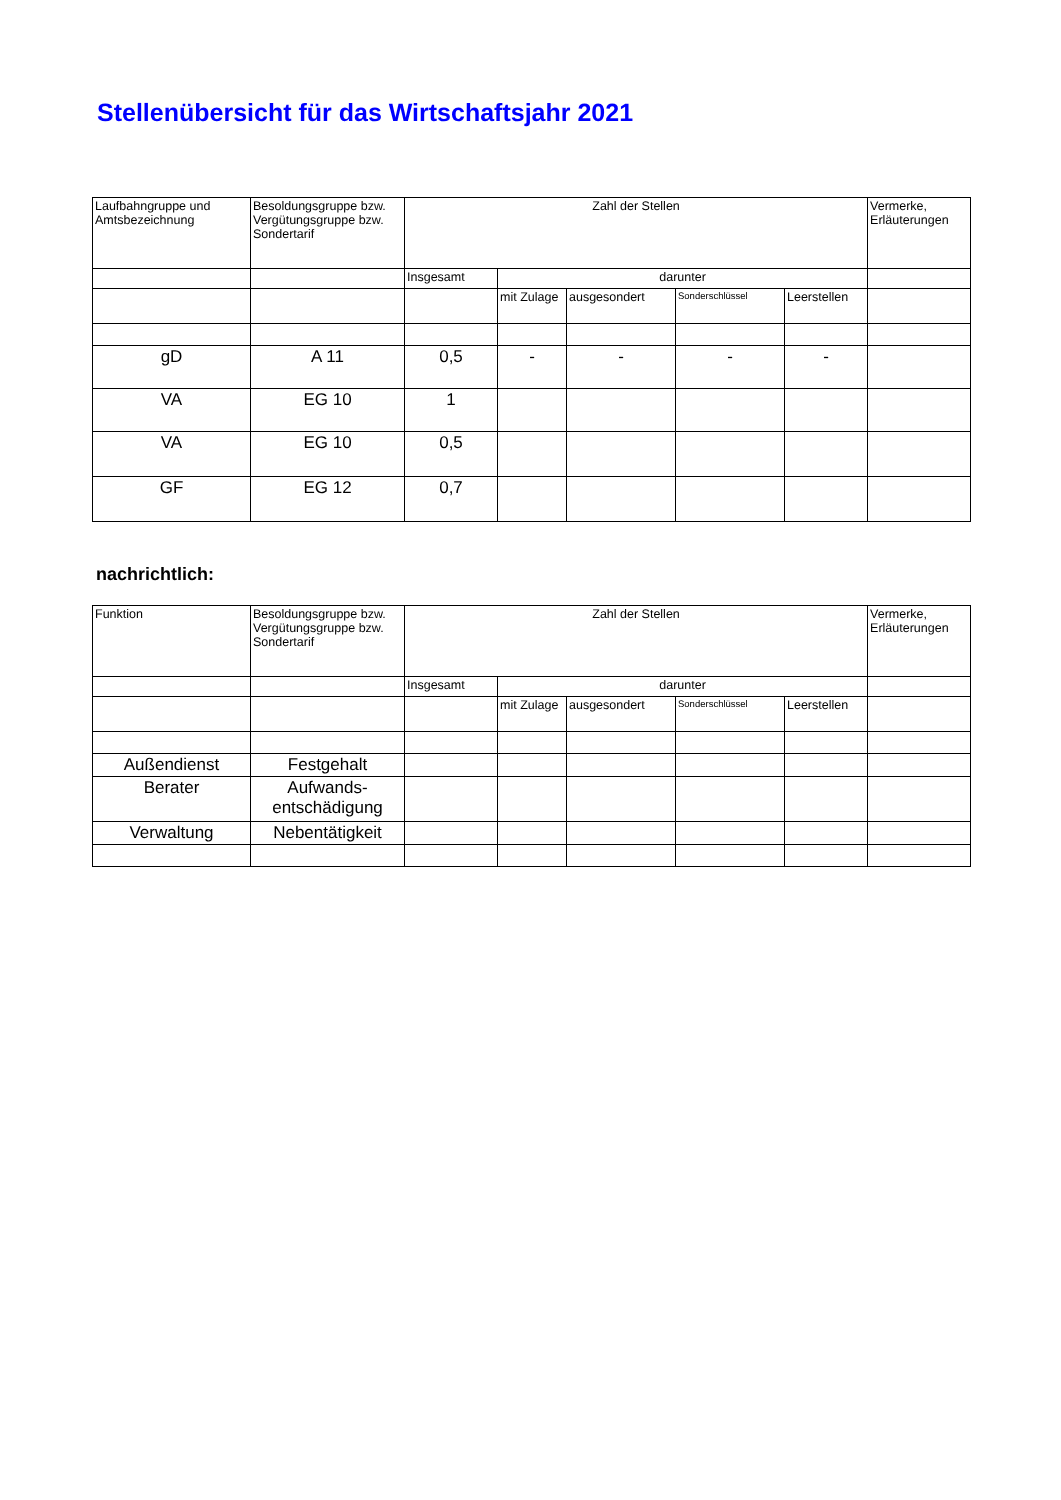Stellenübersicht für das Wirtschaftsjahr 2021
| Laufbahngruppe und Amtsbezeichnung | Besoldungsgruppe bzw. Vergütungsgruppe bzw. Sondertarif | Zahl der Stellen | | | | | Vermerke, Erläuterungen |
| --- | --- | --- | --- | --- | --- | --- | --- |
| | | Insgesamt | darunter | | | | |
| | | | mit Zulage | ausgesondert | Sonderschlüssel | Leerstellen | |
| gD | A 11 | 0,5 | - | - | - | - | |
| VA | EG 10 | 1 | | | | | |
| VA | EG 10 | 0,5 | | | | | |
| GF | EG 12 | 0,7 | | | | | |
nachrichtlich:
| Funktion | Besoldungsgruppe bzw. Vergütungsgruppe bzw. Sondertarif | Zahl der Stellen | | | | | Vermerke, Erläuterungen |
| --- | --- | --- | --- | --- | --- | --- | --- |
| | | Insgesamt | darunter | | | | |
| | | | mit Zulage | ausgesondert | Sonderschlüssel | Leerstellen | |
| Außendienst | Festgehalt | | | | | | |
| Berater | Aufwands- entschädigung | | | | | | |
| Verwaltung | Nebentätigkeit | | | | | | |